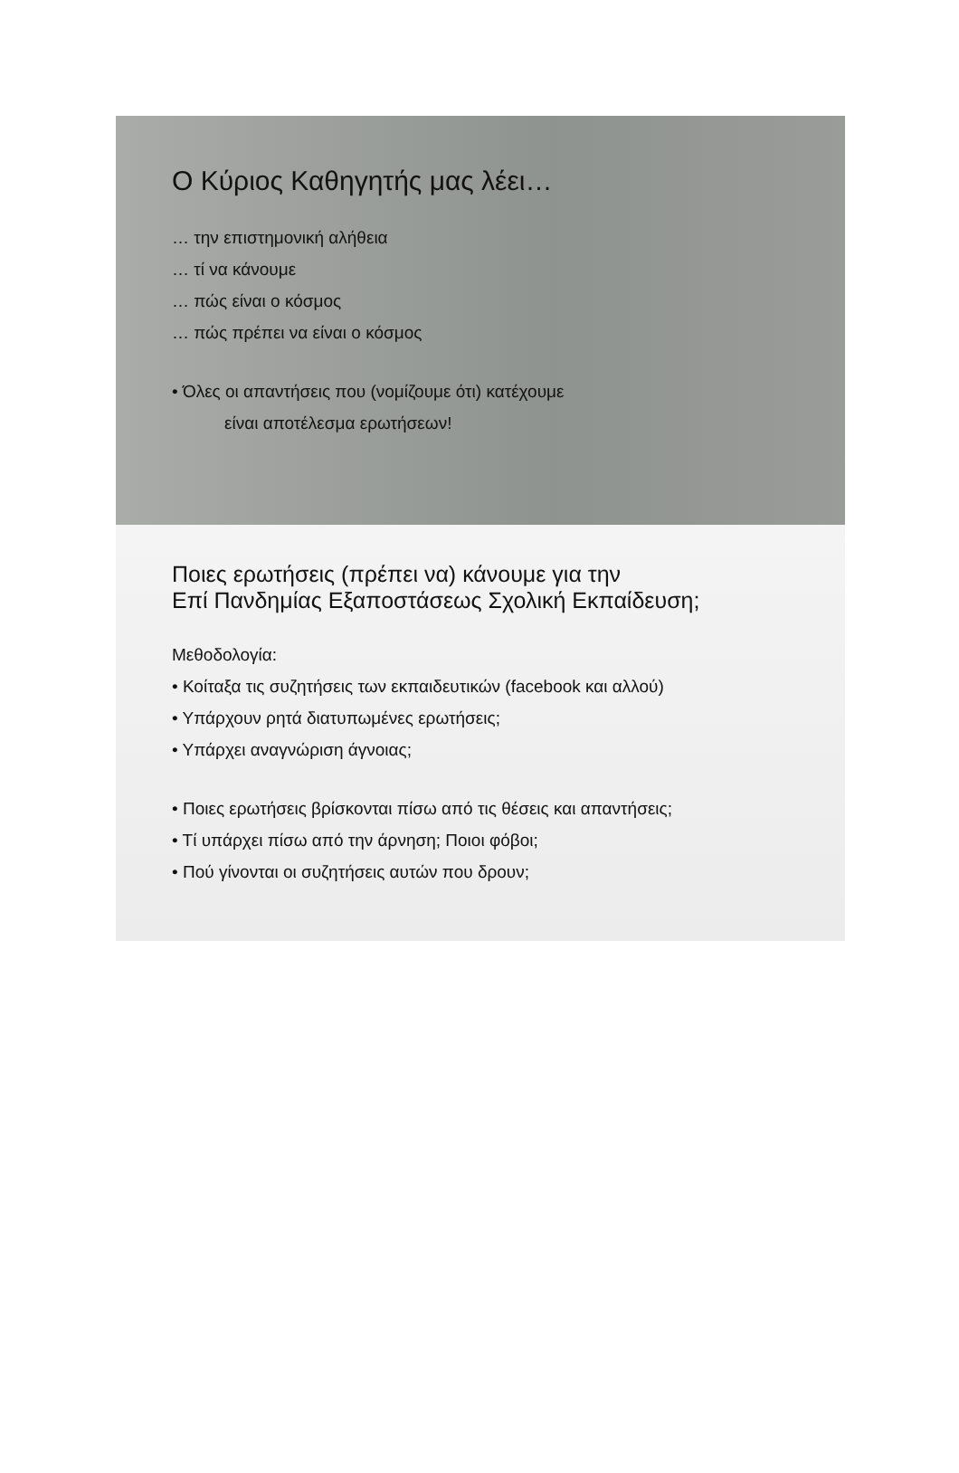Ο Κύριος Καθηγητής μας λέει…
… την επιστημονική αλήθεια
… τί να κάνουμε
… πώς είναι ο κόσμος
… πώς πρέπει να είναι ο κόσμος
• Όλες οι απαντήσεις που (νομίζουμε ότι) κατέχουμε
είναι αποτέλεσμα ερωτήσεων!
Ποιες ερωτήσεις (πρέπει να) κάνουμε για την
Επί Πανδημίας Εξαποστάσεως Σχολική Εκπαίδευση;
Μεθοδολογία:
• Κοίταξα τις συζητήσεις των εκπαιδευτικών (facebook και αλλού)
• Υπάρχουν ρητά διατυπωμένες ερωτήσεις;
• Υπάρχει αναγνώριση άγνοιας;
• Ποιες ερωτήσεις βρίσκονται πίσω από τις θέσεις και απαντήσεις;
• Τί υπάρχει πίσω από την άρνηση; Ποιοι φόβοι;
• Πού γίνονται οι συζητήσεις αυτών που δρουν;